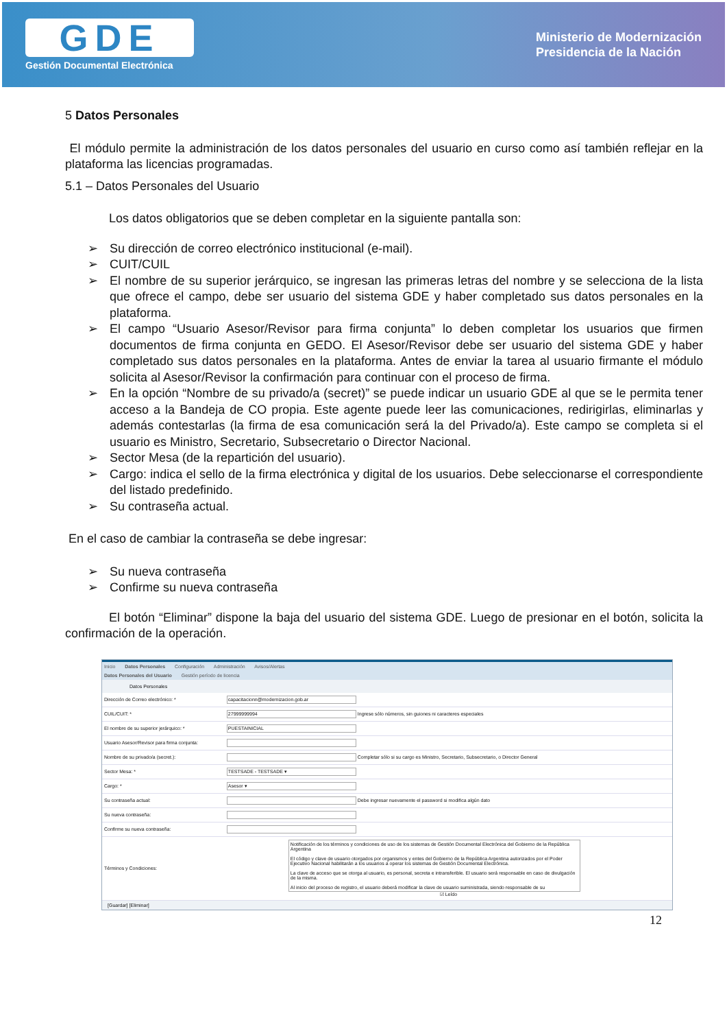GDE
Gestión Documental Electrónica
Ministerio de Modernización
Presidencia de la Nación
5 Datos Personales
El módulo permite la administración de los datos personales del usuario en curso como así también reflejar en la plataforma las licencias programadas.
5.1 – Datos Personales del Usuario
Los datos obligatorios que se deben completar en la siguiente pantalla son:
➢ Su dirección de correo electrónico institucional (e-mail).
➢ CUIT/CUIL
➢ El nombre de su superior jerárquico, se ingresan las primeras letras del nombre y se selecciona de la lista que ofrece el campo, debe ser usuario del sistema GDE y haber completado sus datos personales en la plataforma.
➢ El campo “Usuario Asesor/Revisor para firma conjunta” lo deben completar los usuarios que firmen documentos de firma conjunta en GEDO. El Asesor/Revisor debe ser usuario del sistema GDE y haber completado sus datos personales en la plataforma. Antes de enviar la tarea al usuario firmante el módulo solicita al Asesor/Revisor la confirmación para continuar con el proceso de firma.
➢ En la opción “Nombre de su privado/a (secret)” se puede indicar un usuario GDE al que se le permita tener acceso a la Bandeja de CO propia. Este agente puede leer las comunicaciones, redirigirlas, eliminarlas y además contestarlas (la firma de esa comunicación será la del Privado/a). Este campo se completa si el usuario es Ministro, Secretario, Subsecretario o Director Nacional.
➢ Sector Mesa (de la repartición del usuario).
➢ Cargo: indica el sello de la firma electrónica y digital de los usuarios. Debe seleccionarse el correspondiente del listado predefinido.
➢ Su contraseña actual.
En el caso de cambiar la contraseña se debe ingresar:
➢ Su nueva contraseña
➢ Confirme su nueva contraseña
El botón “Eliminar” dispone la baja del usuario del sistema GDE. Luego de presionar en el botón, solicita la confirmación de la operación.
Inicio Datos Personales Configuración Administración Avisos/Alertas
Datos Personales del Usuario Gestión período de licencia
Datos Personales
| Dirección de Correo electrónico: * | capacitacionn@modernizacion.gob.ar |
| CUIL/CUIT: * | 27999999994 Ingrese sólo números, sin guiones ni caracteres especiales |
| El nombre de su superior jerárquico: * | PUESTAINICIAL |
| Usuario Asesor/Revisor para firma conjunta: | |
| Nombre de su privado/a (secret.): | Completar sólo si su cargo es Ministro, Secretario, Subsecretario, o Director General |
| Sector Mesa: * | TESTSADE - TESTSADE ▾ |
| Cargo: * | Asesor ▾ |
| Su contraseña actual: | Debe ingresar nuevamente el password si modifica algún dato |
| Su nueva contraseña: | |
| Confirme su nueva contraseña: | |
| Términos y Condiciones: | Notificación de los términos y condiciones de uso de los sistemas de Gestión Documental Electrónica del Gobierno de la República Argentina El código y clave de usuario otorgados por organismos y entes del Gobierno de la República Argentina autorizados por el Poder Ejecutivo Nacional habilitarán a los usuarios a operar los sistemas de Gestión Documental Electrónica. La clave de acceso que se otorga al usuario, es personal, secreta e intransferible. El usuario será responsable en caso de divulgación de la misma. Al inicio del proceso de registro, el usuario deberá modificar la clave de usuario suministrada, siendo responsable de su ☑ Leído |
[Guardar] [Eliminar]
12